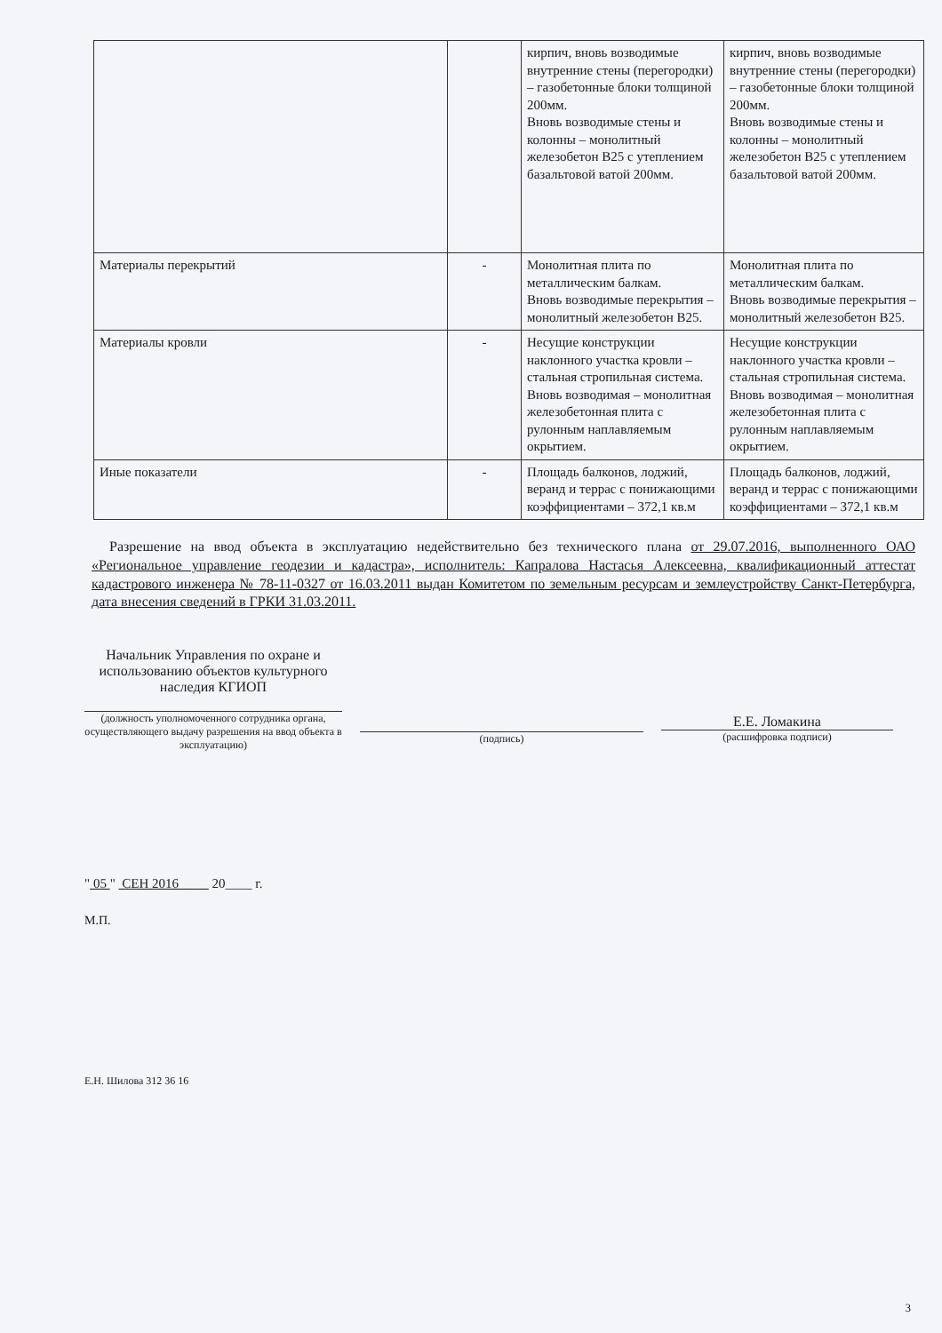| | | кирпич, вновь возводимые внутренние стены (перегородки) – газобетонные блоки толщиной 200мм. Вновь возводимые стены и колонны – монолитный железобетон В25 с утеплением базальтовой ватой 200мм. | кирпич, вновь возводимые внутренние стены (перегородки) – газобетонные блоки толщиной 200мм. Вновь возводимые стены и колонны – монолитный железобетон В25 с утеплением базальтовой ватой 200мм. |
| Материалы перекрытий | - | Монолитная плита по металлическим балкам. Вновь возводимые перекрытия – монолитный железобетон В25. | Монолитная плита по металлическим балкам. Вновь возводимые перекрытия – монолитный железобетон В25. |
| Материалы кровли | - | Несущие конструкции наклонного участка кровли – стальная стропильная система. Вновь возводимая – монолитная железобетонная плита с рулонным наплавляемым окрытием. | Несущие конструкции наклонного участка кровли – стальная стропильная система. Вновь возводимая – монолитная железобетонная плита с рулонным наплавляемым окрытием. |
| Иные показатели | - | Площадь балконов, лоджий, веранд и террас с понижающими коэффициентами – 372,1 кв.м | Площадь балконов, лоджий, веранд и террас с понижающими коэффициентами – 372,1 кв.м |
Разрешение на ввод объекта в эксплуатацию недействительно без технического плана от 29.07.2016, выполненного ОАО «Региональное управление геодезии и кадастра», исполнитель: Капралова Настасья Алексеевна, квалификационный аттестат кадастрового инженера № 78-11-0327 от 16.03.2011 выдан Комитетом по земельным ресурсам и землеустройству Санкт-Петербурга, дата внесения сведений в ГРКИ 31.03.2011.
Начальник Управления по охране и использованию объектов культурного наследия КГИОП
(должность уполномоченного сотрудника органа, осуществляющего выдачу разрешения на ввод объекта в эксплуатацию)
(подпись)
Е.Е. Ломакина
(расшифровка подписи)
" 05 " СЕН 2016 20____ г.
М.П.
Е.Н. Шилова 312 36 16
3